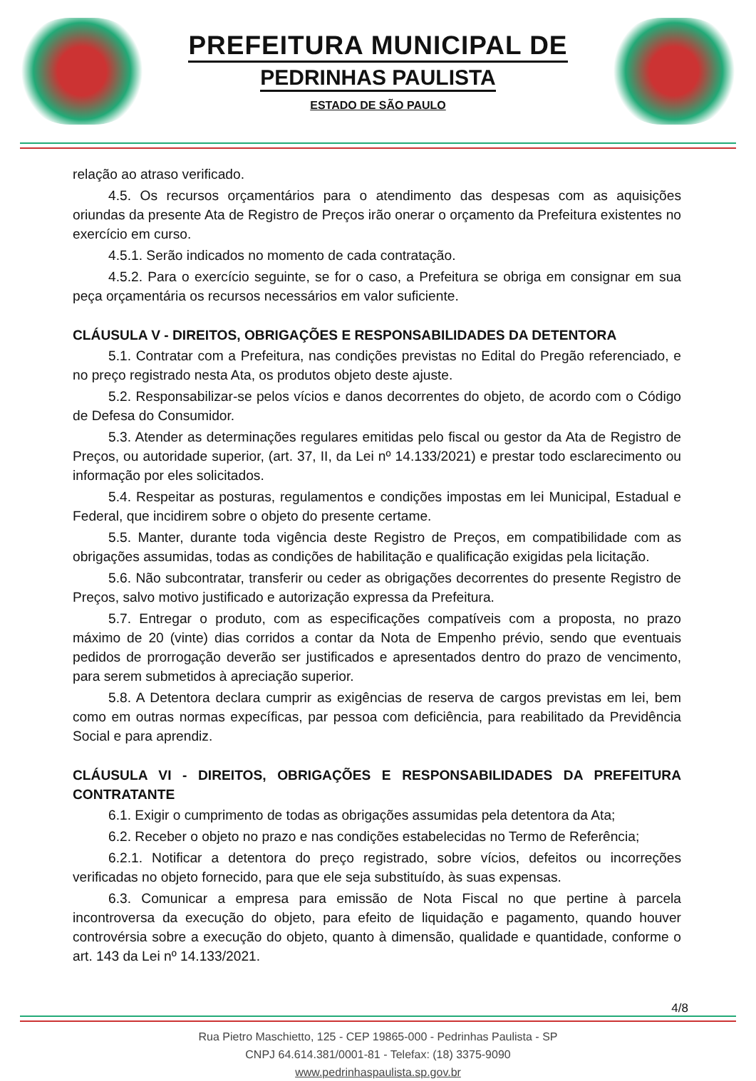PREFEITURA MUNICIPAL DE
PEDRINHAS PAULISTA
ESTADO DE SÃO PAULO
relação ao atraso verificado.
4.5. Os recursos orçamentários para o atendimento das despesas com as aquisições oriundas da presente Ata de Registro de Preços irão onerar o orçamento da Prefeitura existentes no exercício em curso.
4.5.1. Serão indicados no momento de cada contratação.
4.5.2. Para o exercício seguinte, se for o caso, a Prefeitura se obriga em consignar em sua peça orçamentária os recursos necessários em valor suficiente.
CLÁUSULA V - DIREITOS, OBRIGAÇÕES E RESPONSABILIDADES DA DETENTORA
5.1. Contratar com a Prefeitura, nas condições previstas no Edital do Pregão referenciado, e no preço registrado nesta Ata, os produtos objeto deste ajuste.
5.2. Responsabilizar-se pelos vícios e danos decorrentes do objeto, de acordo com o Código de Defesa do Consumidor.
5.3. Atender as determinações regulares emitidas pelo fiscal ou gestor da Ata de Registro de Preços, ou autoridade superior, (art. 37, II, da Lei nº 14.133/2021) e prestar todo esclarecimento ou informação por eles solicitados.
5.4. Respeitar as posturas, regulamentos e condições impostas em lei Municipal, Estadual e Federal, que incidirem sobre o objeto do presente certame.
5.5. Manter, durante toda vigência deste Registro de Preços, em compatibilidade com as obrigações assumidas, todas as condições de habilitação e qualificação exigidas pela licitação.
5.6. Não subcontratar, transferir ou ceder as obrigações decorrentes do presente Registro de Preços, salvo motivo justificado e autorização expressa da Prefeitura.
5.7. Entregar o produto, com as especificações compatíveis com a proposta, no prazo máximo de 20 (vinte) dias corridos a contar da Nota de Empenho prévio, sendo que eventuais pedidos de prorrogação deverão ser justificados e apresentados dentro do prazo de vencimento, para serem submetidos à apreciação superior.
5.8. A Detentora declara cumprir as exigências de reserva de cargos previstas em lei, bem como em outras normas expecíficas, par pessoa com deficiência, para reabilitado da Previdência Social e para aprendiz.
CLÁUSULA VI - DIREITOS, OBRIGAÇÕES E RESPONSABILIDADES DA PREFEITURA CONTRATANTE
6.1. Exigir o cumprimento de todas as obrigações assumidas pela detentora da Ata;
6.2. Receber o objeto no prazo e nas condições estabelecidas no Termo de Referência;
6.2.1. Notificar a detentora do preço registrado, sobre vícios, defeitos ou incorreções verificadas no objeto fornecido, para que ele seja substituído, às suas expensas.
6.3. Comunicar a empresa para emissão de Nota Fiscal no que pertine à parcela incontroversa da execução do objeto, para efeito de liquidação e pagamento, quando houver controvérsia sobre a execução do objeto, quanto à dimensão, qualidade e quantidade, conforme o art. 143 da Lei nº 14.133/2021.
4/8
Rua Pietro Maschietto, 125 - CEP 19865-000 - Pedrinhas Paulista - SP
CNPJ 64.614.381/0001-81 - Telefax: (18) 3375-9090
www.pedrinhaspaulista.sp.gov.br